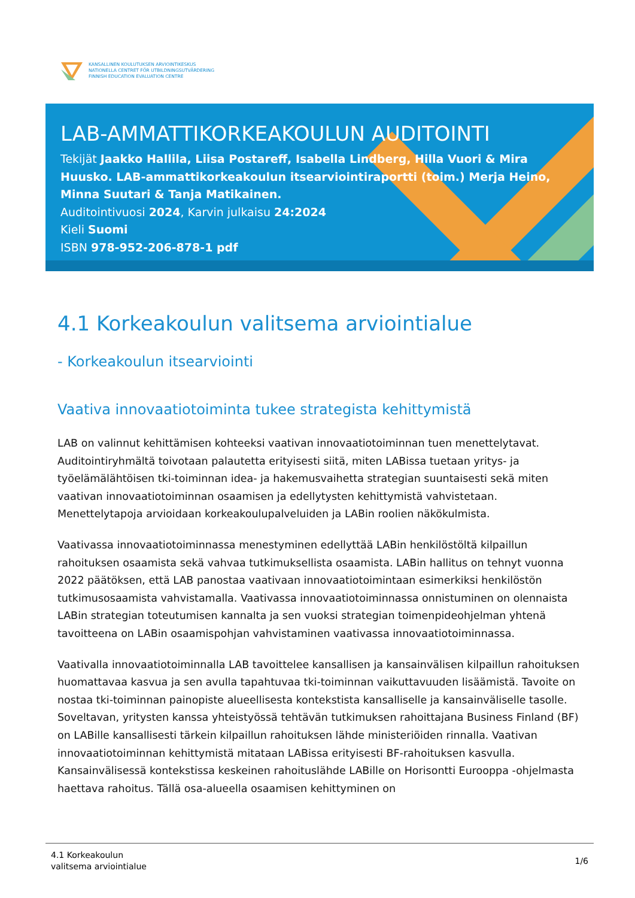KANSALLINEN KOULUTUKSEN ARVIOINTIKESKUS
NATIONELLA CENTRET FÖR UTBILDNINGSUTVÄRDERING
FINNISH EDUCATION EVALUATION CENTRE
LAB-AMMATTIKORKEAKOULUN AUDITOINTI
Tekijät Jaakko Hallila, Liisa Postareff, Isabella Lindberg, Hilla Vuori & Mira Huusko. LAB-ammattikorkeakoulun itsearviointiraportti (toim.) Merja Heino, Minna Suutari & Tanja Matikainen.
Auditointivuosi 2024, Karvin julkaisu 24:2024
Kieli Suomi
ISBN 978-952-206-878-1 pdf
4.1 Korkeakoulun valitsema arviointialue
- Korkeakoulun itsearviointi
Vaativa innovaatiotoiminta tukee strategista kehittymistä
LAB on valinnut kehittämisen kohteeksi vaativan innovaatiotoiminnan tuen menettelytavat. Auditointiryhmältä toivotaan palautetta erityisesti siitä, miten LABissa tuetaan yritys- ja työelämälähtöisen tki-toiminnan idea- ja hakemusvaihetta strategian suuntaisesti sekä miten vaativan innovaatiotoiminnan osaamisen ja edellytysten kehittymistä vahvistetaan. Menettelytapoja arvioidaan korkeakoulupalveluiden ja LABin roolien näkökulmista.
Vaativassa innovaatiotoiminnassa menestyminen edellyttää LABin henkilöstöltä kilpaillun rahoituksen osaamista sekä vahvaa tutkimuksellista osaamista. LABin hallitus on tehnyt vuonna 2022 päätöksen, että LAB panostaa vaativaan innovaatiotoimintaan esimerkiksi henkilöstön tutkimusosaamista vahvistamalla. Vaativassa innovaatiotoiminnassa onnistuminen on olennaista LABin strategian toteutumisen kannalta ja sen vuoksi strategian toimenpideohjelman yhtenä tavoitteena on LABin osaamispohjan vahvistaminen vaativassa innovaatiotoiminnassa.
Vaativalla innovaatiotoiminnalla LAB tavoittelee kansallisen ja kansainvälisen kilpaillun rahoituksen huomattavaa kasvua ja sen avulla tapahtuvaa tki-toiminnan vaikuttavuuden lisäämistä. Tavoite on nostaa tki-toiminnan painopiste alueellisesta kontekstista kansalliselle ja kansainväliselle tasolle. Soveltavan, yritysten kanssa yhteistyössä tehtävän tutkimuksen rahoittajana Business Finland (BF) on LABille kansallisesti tärkein kilpaillun rahoituksen lähde ministeriöiden rinnalla. Vaativan innovaatiotoiminnan kehittymistä mitataan LABissa erityisesti BF-rahoituksen kasvulla. Kansainvälisessä kontekstissa keskeinen rahoituslähde LABille on Horisontti Eurooppa -ohjelmasta haettava rahoitus. Tällä osa-alueella osaamisen kehittyminen on
4.1 Korkeakoulun
valitsema arviointialue
1/6